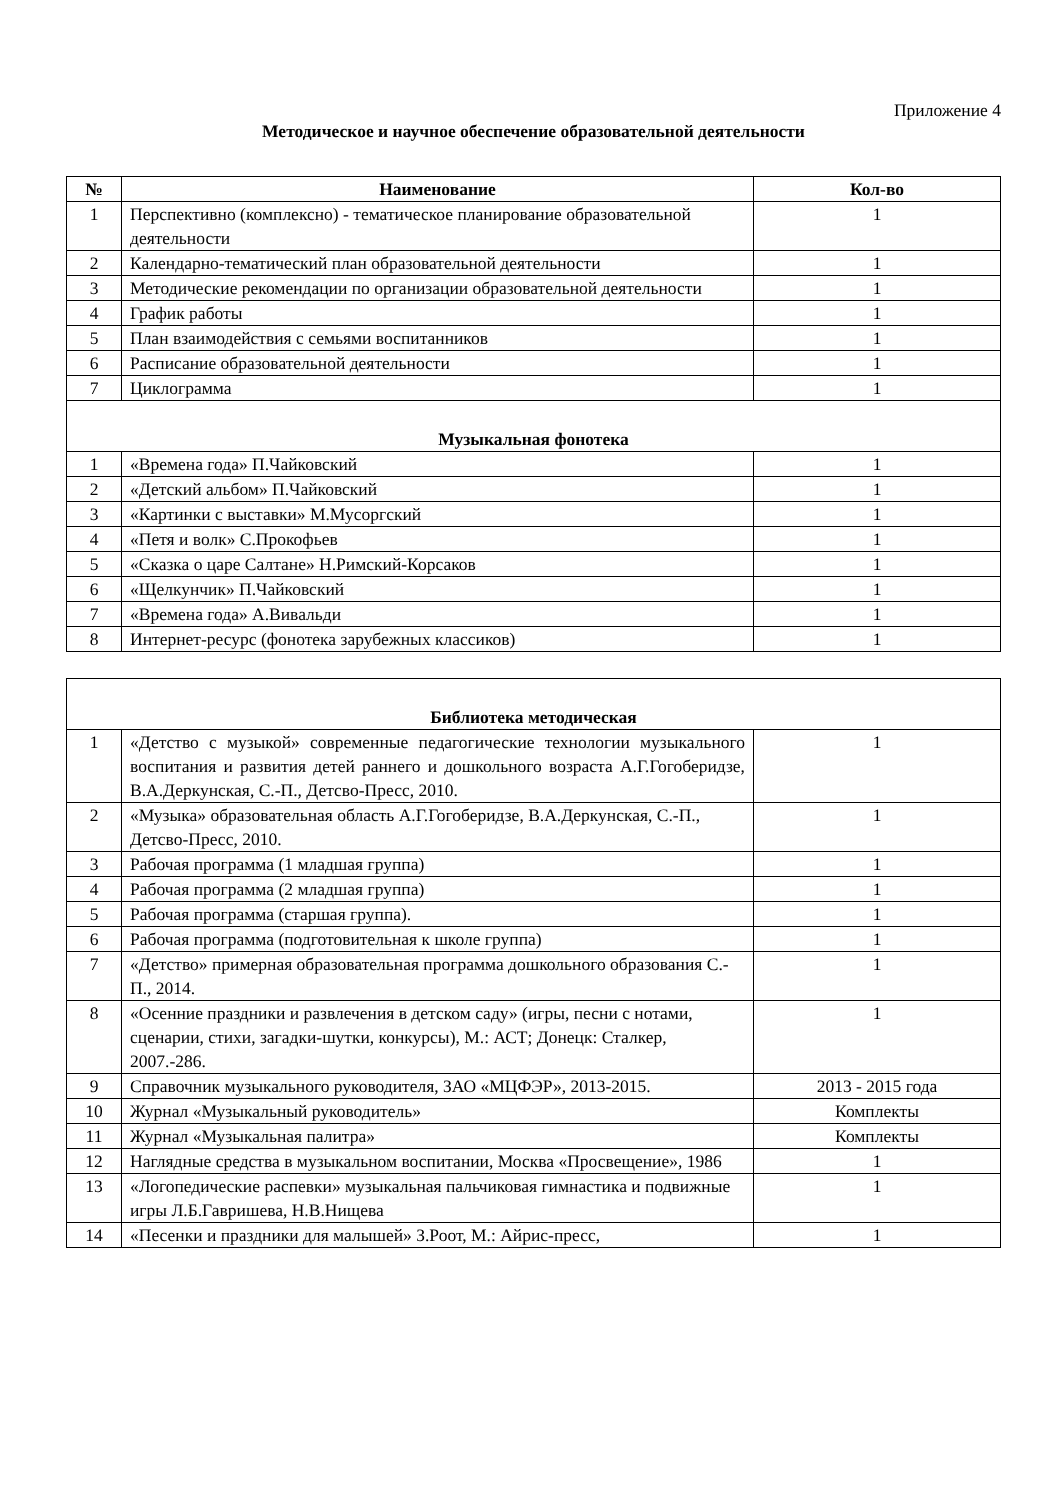Приложение 4
Методическое и научное обеспечение образовательной деятельности
| № | Наименование | Кол-во |
| --- | --- | --- |
| 1 | Перспективно (комплексно) - тематическое планирование образовательной деятельности | 1 |
| 2 | Календарно-тематический план образовательной деятельности | 1 |
| 3 | Методические рекомендации по организации образовательной деятельности | 1 |
| 4 | График работы | 1 |
| 5 | План взаимодействия с семьями воспитанников | 1 |
| 6 | Расписание образовательной деятельности | 1 |
| 7 | Циклограмма | 1 |
| Музыкальная фонотека | | |
| 1 | «Времена года» П.Чайковский | 1 |
| 2 | «Детский альбом» П.Чайковский | 1 |
| 3 | «Картинки с выставки» М.Мусоргский | 1 |
| 4 | «Петя и волк» С.Прокофьев | 1 |
| 5 | «Сказка о царе Салтане» Н.Римский-Корсаков | 1 |
| 6 | «Щелкунчик» П.Чайковский | 1 |
| 7 | «Времена года» А.Вивальди | 1 |
| 8 | Интернет-ресурс (фонотека зарубежных классиков) | 1 |
| Библиотека методическая | | |
| --- | --- | --- |
| 1 | «Детство с музыкой» современные педагогические технологии музыкального воспитания и развития детей раннего и дошкольного возраста А.Г.Гогоберидзе, В.А.Деркунская, С.-П., Детсво-Пресс, 2010. | 1 |
| 2 | «Музыка» образовательная область А.Г.Гогоберидзе, В.А.Деркунская, С.-П., Детсво-Пресс, 2010. | 1 |
| 3 | Рабочая программа (1 младшая группа) | 1 |
| 4 | Рабочая программа (2 младшая группа) | 1 |
| 5 | Рабочая программа (старшая группа). | 1 |
| 6 | Рабочая программа (подготовительная к школе группа) | 1 |
| 7 | «Детство» примерная образовательная программа дошкольного образования С.-П., 2014. | 1 |
| 8 | «Осенние праздники и развлечения в детском саду» (игры, песни с нотами, сценарии, стихи, загадки-шутки, конкурсы), М.: АСТ; Донецк: Сталкер, 2007.-286. | 1 |
| 9 | Справочник музыкального руководителя, ЗАО «МЦФЭР», 2013-2015. | 2013 - 2015 года |
| 10 | Журнал «Музыкальный руководитель» | Комплекты |
| 11 | Журнал «Музыкальная палитра» | Комплекты |
| 12 | Наглядные средства в музыкальном воспитании, Москва «Просвещение», 1986 | 1 |
| 13 | «Логопедические распевки» музыкальная пальчиковая гимнастика и подвижные игры Л.Б.Гавришева, Н.В.Нищева | 1 |
| 14 | «Песенки и праздники для малышей» З.Роот, М.: Айрис-пресс, | 1 |